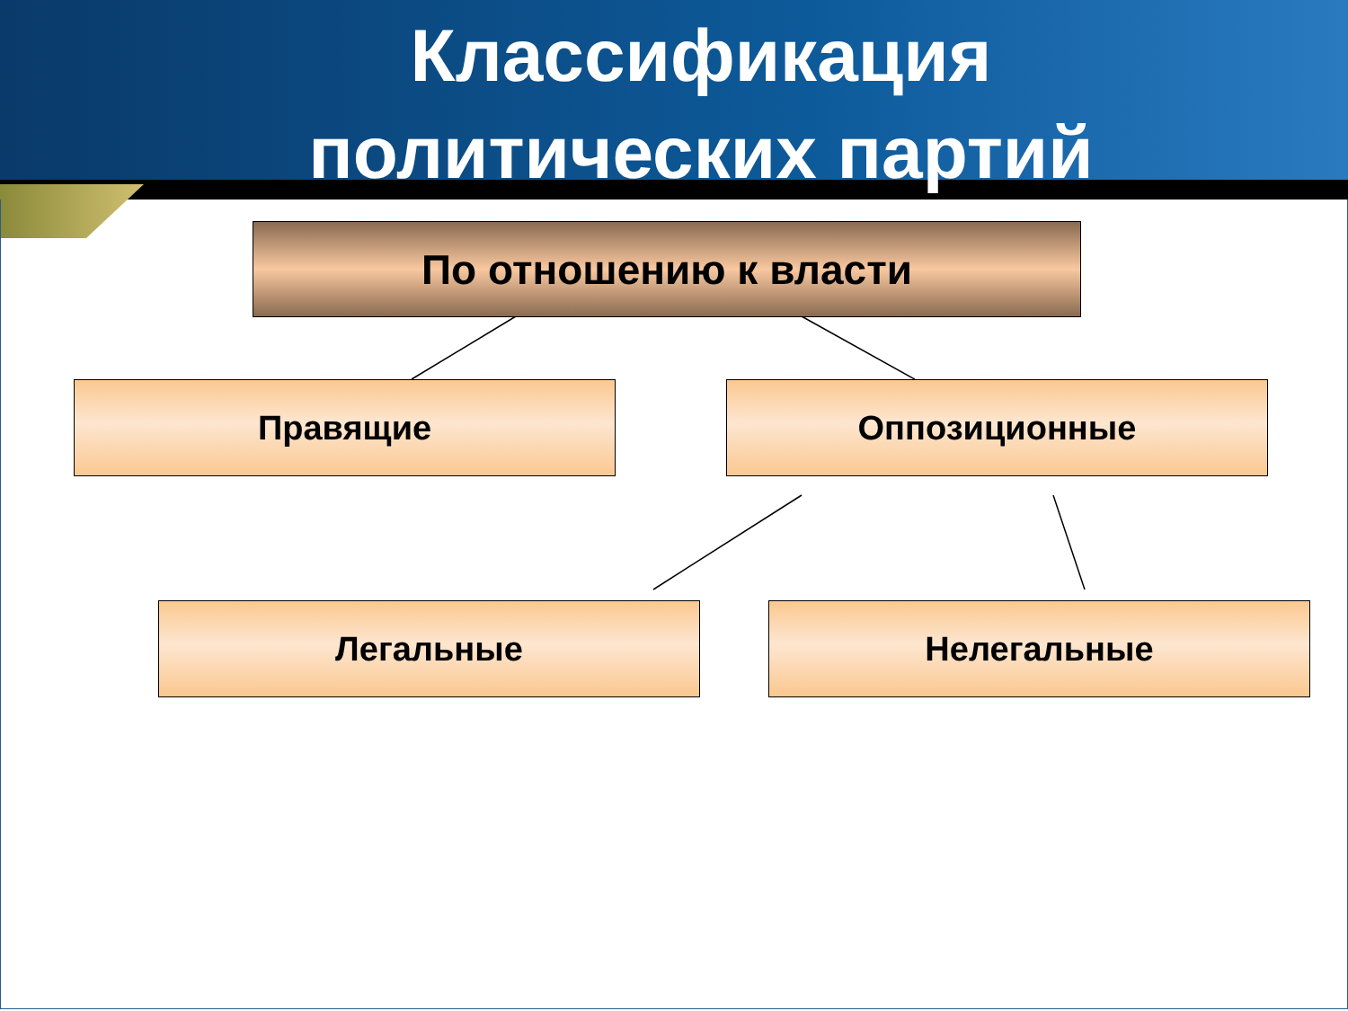Классификация
политических партий
По отношению к власти
Правящие Оппозиционные
Легальные Нелегальные